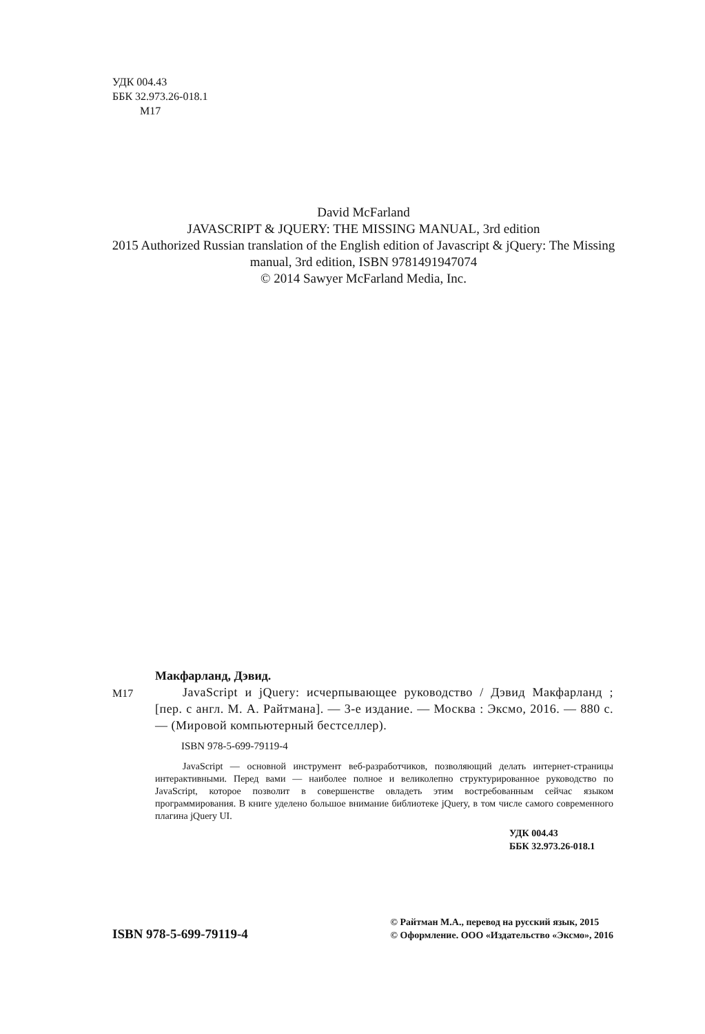УДК 004.43
ББК 32.973.26-018.1
М17
David McFarland
JAVASCRIPT & JQUERY: THE MISSING MANUAL, 3rd edition
2015 Authorized Russian translation of the English edition of Javascript & jQuery: The Missing manual, 3rd edition, ISBN 9781491947074
© 2014 Sawyer McFarland Media, Inc.
Макфарланд, Дэвид.
М17 JavaScript и jQuery: исчерпывающее руководство / Дэвид Макфарланд ; [пер. с англ. М. А. Райтмана]. — 3-е издание. — Москва : Эксмо, 2016. — 880 с. — (Мировой компьютерный бестселлер).
ISBN 978-5-699-79119-4
JavaScript — основной инструмент веб-разработчиков, позволяющий делать интернет-страницы интерактивными. Перед вами — наиболее полное и великолепно структурированное руководство по JavaScript, которое позволит в совершенстве овладеть этим востребованным сейчас языком программирования. В книге уделено большое внимание библиотеке jQuery, в том числе самого современного плагина jQuery UI.
УДК 004.43
ББК 32.973.26-018.1
ISBN 978-5-699-79119-4
© Райтман М.А., перевод на русский язык, 2015
© Оформление. ООО «Издательство «Эксмо», 2016